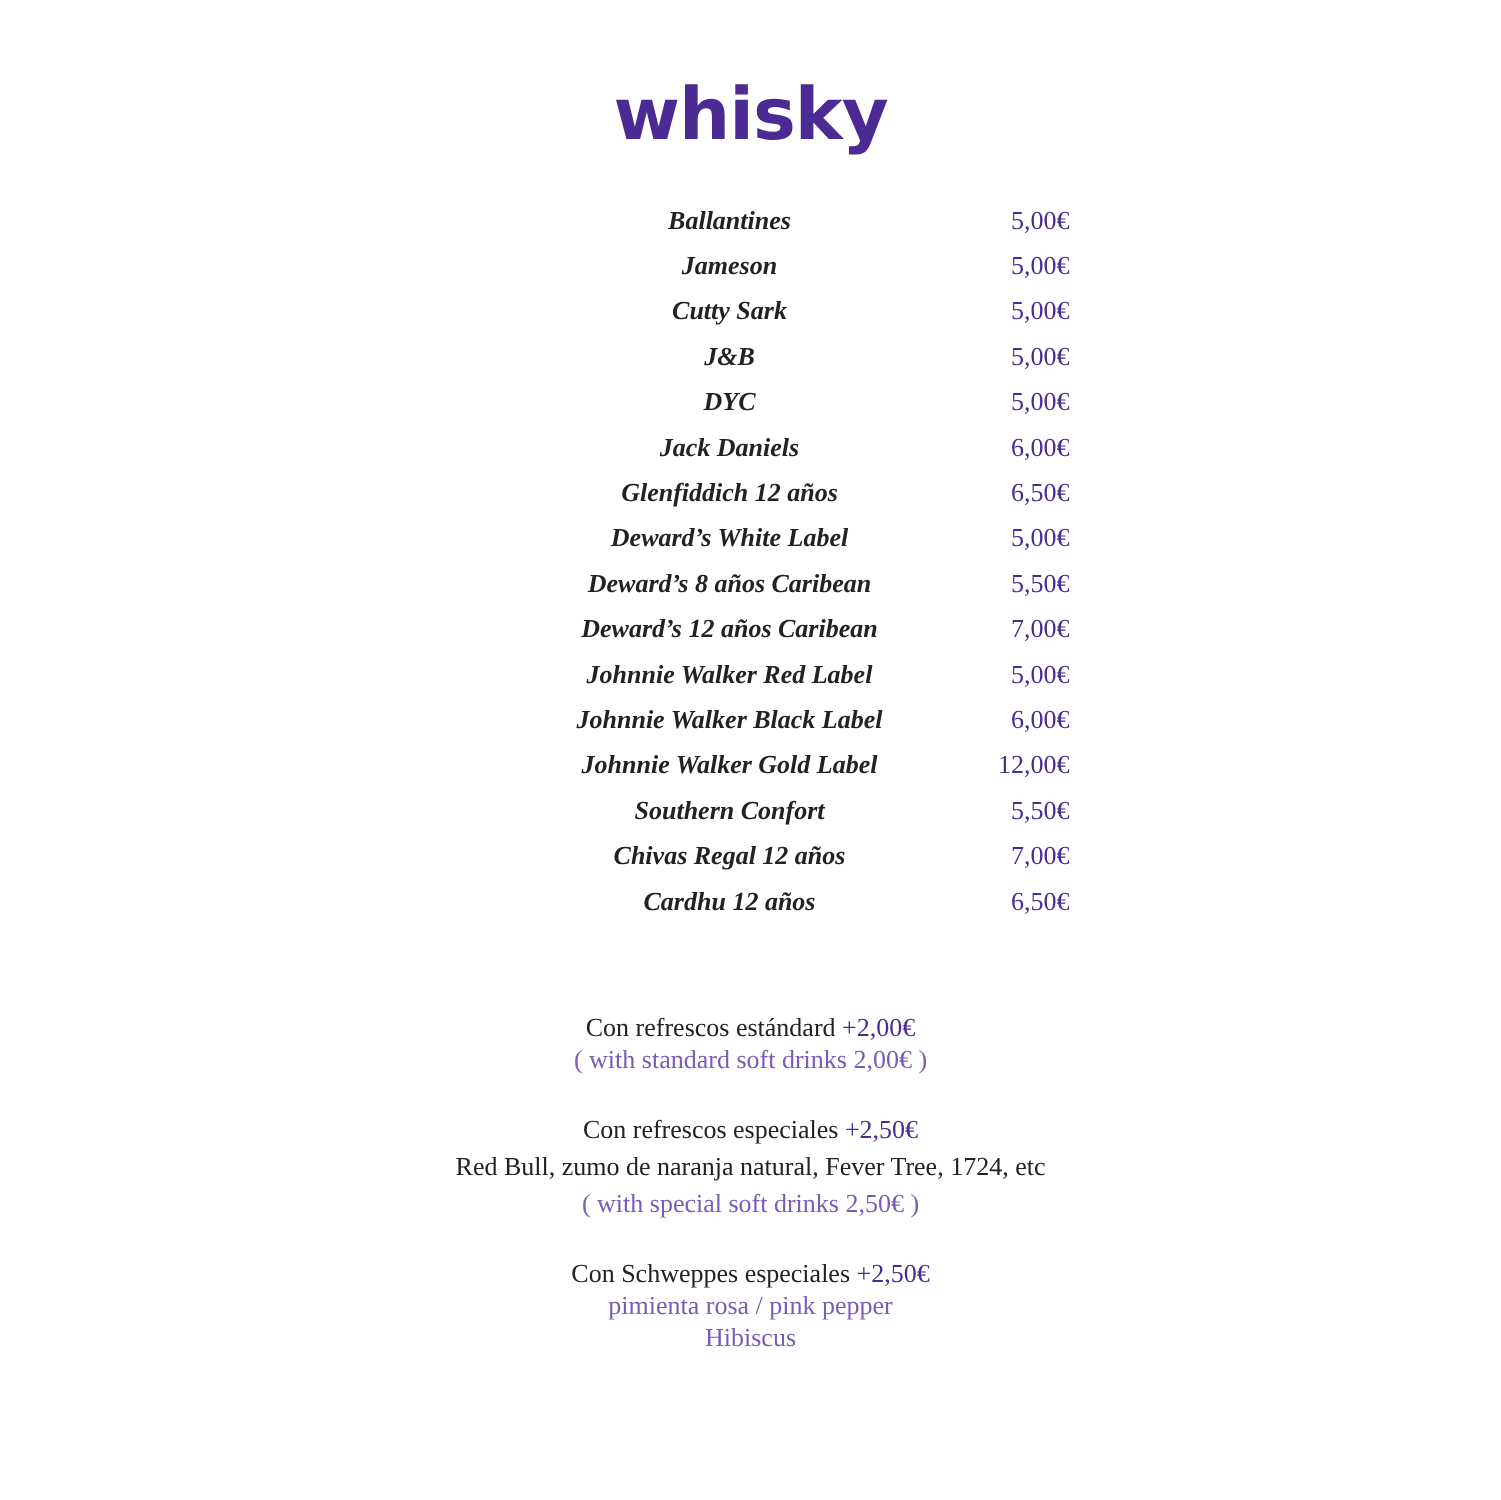whisky
| Ballantines | 5,00€ |
| Jameson | 5,00€ |
| Cutty Sark | 5,00€ |
| J&B | 5,00€ |
| DYC | 5,00€ |
| Jack Daniels | 6,00€ |
| Glenfiddich 12 años | 6,50€ |
| Deward’s White Label | 5,00€ |
| Deward’s 8 años Caribean | 5,50€ |
| Deward’s 12 años Caribean | 7,00€ |
| Johnnie Walker Red Label | 5,00€ |
| Johnnie Walker Black Label | 6,00€ |
| Johnnie Walker Gold Label | 12,00€ |
| Southern Confort | 5,50€ |
| Chivas Regal 12 años | 7,00€ |
| Cardhu 12 años | 6,50€ |
Con refrescos estándard +2,00€
( with standard soft drinks 2,00€ )
Con refrescos especiales +2,50€
Red Bull, zumo de naranja natural, Fever Tree, 1724, etc
( with special soft drinks 2,50€ )
Con Schweppes especiales +2,50€
pimienta rosa / pink pepper
Hibiscus